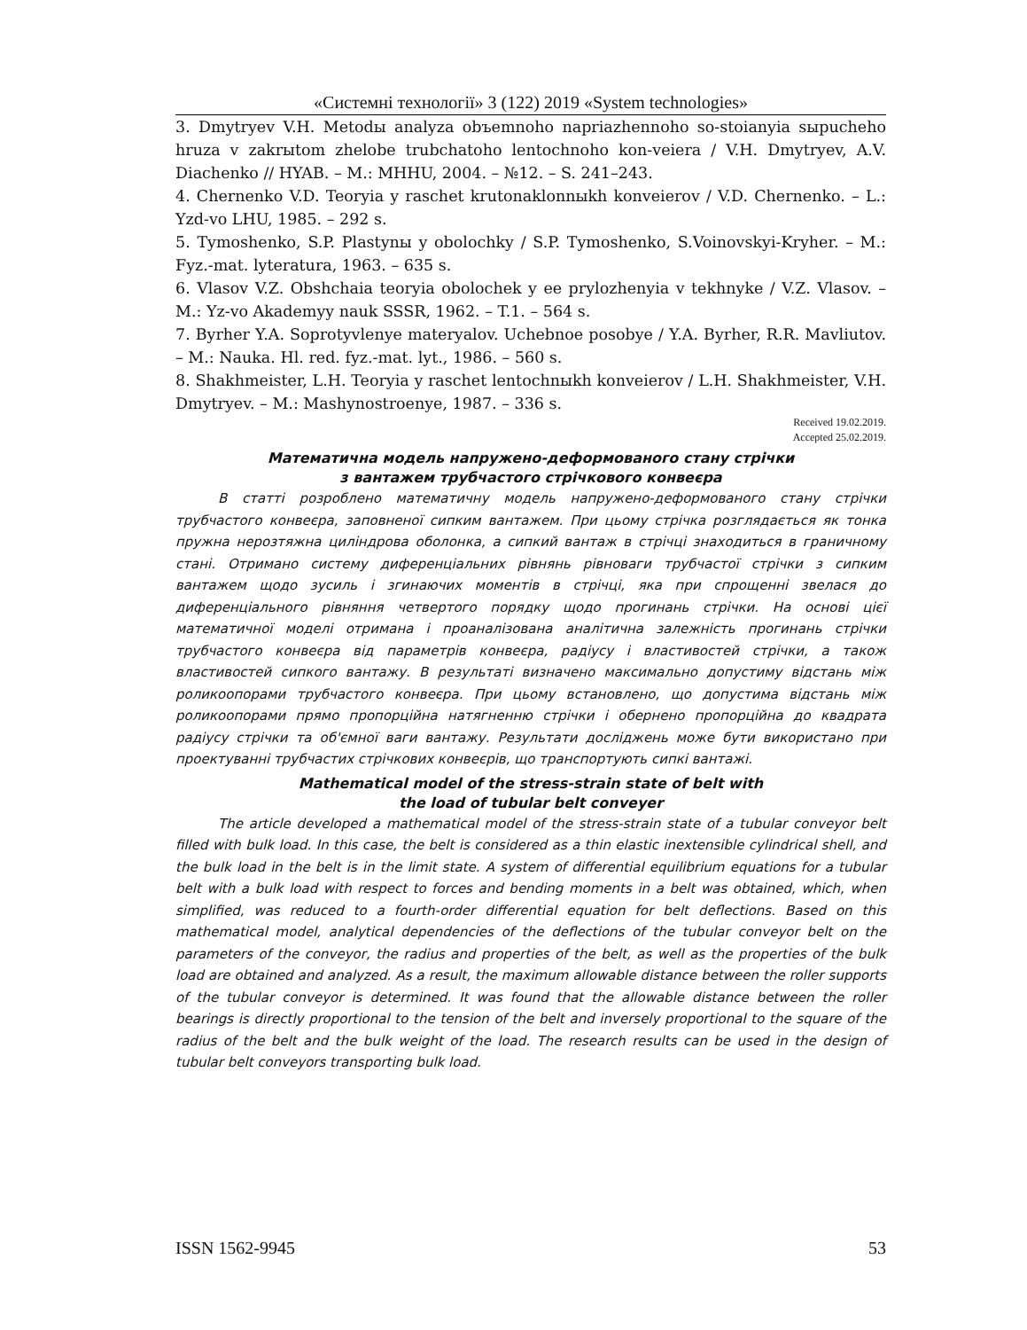«Системні технології» 3 (122) 2019 «System technologies»
3. Dmytryev V.H. Metodы analyza obъemnoho napriazhennoho so-stoianyia sыpucheho hruza v zakrыtom zhelobe trubchatoho lentochnoho kon-veiera / V.H. Dmytryev, A.V. Diachenko // HYAB. – M.: MHHU, 2004. – №12. – S. 241–243.
4. Chernenko V.D. Teoryia y raschet krutonaklonnыkh konveierov / V.D. Chernenko. – L.: Yzd-vo LHU, 1985. – 292 s.
5. Tymoshenko, S.P. Plastynы y obolochky / S.P. Tymoshenko, S.Voinovskyi-Kryher. – M.: Fyz.-mat. lyteratura, 1963. – 635 s.
6. Vlasov V.Z. Obshchaia teoryia obolochek y ee prylozhenyia v tekhnyke / V.Z. Vlasov. – M.: Yz-vo Akademyy nauk SSSR, 1962. – T.1. – 564 s.
7. Byrher Y.A. Soprotyvlenye materyalov. Uchebnoe posobye / Y.A. Byrher, R.R. Mavliutov. – M.: Nauka. Hl. red. fyz.-mat. lyt., 1986. – 560 s.
8. Shakhmeister, L.H. Teoryia y raschet lentochnыkh konveierov / L.H. Shakhmeister, V.H. Dmytryev. – M.: Mashynostroenye, 1987. – 336 s.
Received 19.02.2019.
Accepted 25.02.2019.
Математична модель напружено-деформованого стану стрічки
з вантажем трубчастого стрічкового конвеєра
В статті розроблено математичну модель напружено-деформованого стану стрічки трубчастого конвеєра, заповненої сипким вантажем. При цьому стрічка розглядається як тонка пружна нерозтяжна циліндрова оболонка, а сипкий вантаж в стрічці знаходиться в граничному стані. Отримано систему диференціальних рівнянь рівноваги трубчастої стрічки з сипким вантажем щодо зусиль і згинаючих моментів в стрічці, яка при спрощенні звелася до диференціального рівняння четвертого порядку щодо прогинань стрічки. На основі цієї математичної моделі отримана і проаналізована аналітична залежність прогинань стрічки трубчастого конвеєра від параметрів конвеєра, радіусу і властивостей стрічки, а також властивостей сипкого вантажу. В результаті визначено максимально допустиму відстань між роликоопорами трубчастого конвеєра. При цьому встановлено, що допустима відстань між роликоопорами прямо пропорційна натягненню стрічки і обернено пропорційна до квадрата радіусу стрічки та об'ємної ваги вантажу. Результати досліджень може бути використано при проектуванні трубчастих стрічкових конвеєрів, що транспортують сипкі вантажі.
Mathematical model of the stress-strain state of belt with
the load of tubular belt conveyer
The article developed a mathematical model of the stress-strain state of a tubular conveyor belt filled with bulk load. In this case, the belt is considered as a thin elastic inextensible cylindrical shell, and the bulk load in the belt is in the limit state. A system of differential equilibrium equations for a tubular belt with a bulk load with respect to forces and bending moments in a belt was obtained, which, when simplified, was reduced to a fourth-order differential equation for belt deflections. Based on this mathematical model, analytical dependencies of the deflections of the tubular conveyor belt on the parameters of the conveyor, the radius and properties of the belt, as well as the properties of the bulk load are obtained and analyzed. As a result, the maximum allowable distance between the roller supports of the tubular conveyor is determined. It was found that the allowable distance between the roller bearings is directly proportional to the tension of the belt and inversely proportional to the square of the radius of the belt and the bulk weight of the load. The research results can be used in the design of tubular belt conveyors transporting bulk load.
ISSN 1562-9945 53